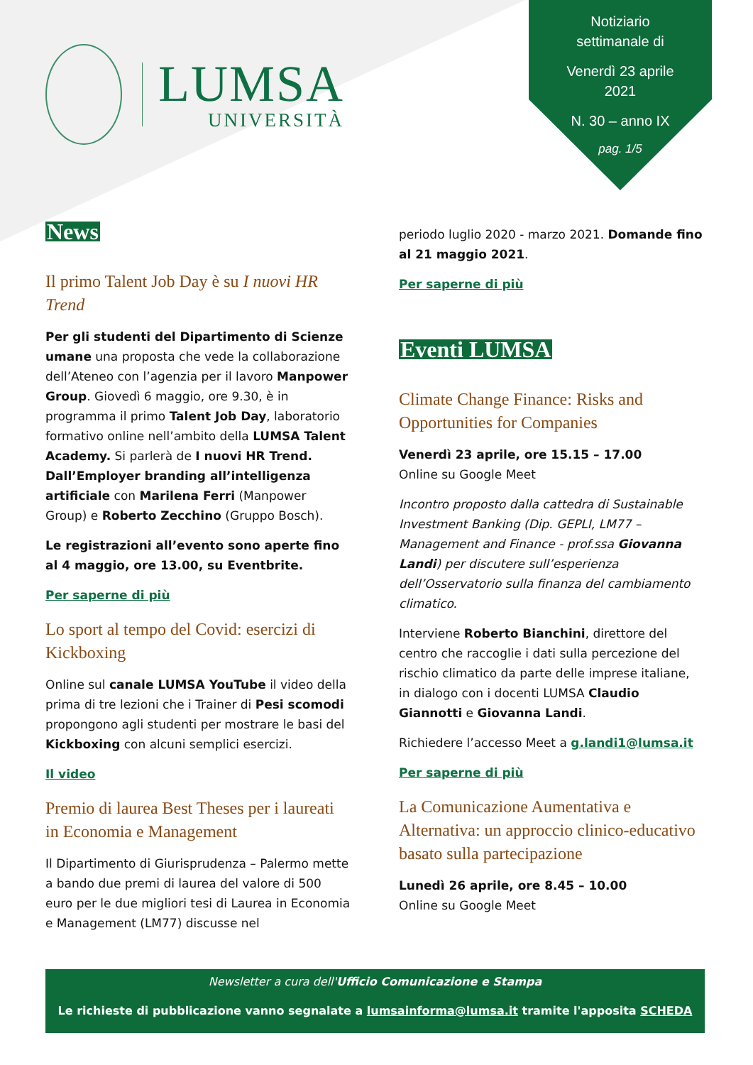LUMSA
UNIVERSITÀ
Notiziario
settimanale di
Venerdì 23 aprile
2021
N. 30 – anno IX
pag. 1/5
News
Il primo Talent Job Day è su I nuovi HR Trend
Per gli studenti del Dipartimento di Scienze umane una proposta che vede la collaborazione dell’Ateneo con l’agenzia per il lavoro Manpower Group. Giovedì 6 maggio, ore 9.30, è in programma il primo Talent Job Day, laboratorio formativo online nell’ambito della LUMSA Talent Academy. Si parlerà de I nuovi HR Trend. Dall’Employer branding all’intelligenza artificiale con Marilena Ferri (Manpower Group) e Roberto Zecchino (Gruppo Bosch).
Le registrazioni all’evento sono aperte fino al 4 maggio, ore 13.00, su Eventbrite.
Per saperne di più
Lo sport al tempo del Covid: esercizi di Kickboxing
Online sul canale LUMSA YouTube il video della prima di tre lezioni che i Trainer di Pesi scomodi propongono agli studenti per mostrare le basi del Kickboxing con alcuni semplici esercizi.
Il video
Premio di laurea Best Theses per i laureati in Economia e Management
Il Dipartimento di Giurisprudenza – Palermo mette a bando due premi di laurea del valore di 500 euro per le due migliori tesi di Laurea in Economia e Management (LM77) discusse nel
periodo luglio 2020 - marzo 2021. Domande fino al 21 maggio 2021.
Per saperne di più
Eventi LUMSA
Climate Change Finance: Risks and Opportunities for Companies
Venerdì 23 aprile, ore 15.15 – 17.00
Online su Google Meet
Incontro proposto dalla cattedra di Sustainable Investment Banking (Dip. GEPLI, LM77 – Management and Finance - prof.ssa Giovanna Landi) per discutere sull’esperienza dell’Osservatorio sulla finanza del cambiamento climatico.
Interviene Roberto Bianchini, direttore del centro che raccoglie i dati sulla percezione del rischio climatico da parte delle imprese italiane, in dialogo con i docenti LUMSA Claudio Giannotti e Giovanna Landi.
Richiedere l’accesso Meet a g.landi1@lumsa.it
Per saperne di più
La Comunicazione Aumentativa e Alternativa: un approccio clinico-educativo basato sulla partecipazione
Lunedì 26 aprile, ore 8.45 – 10.00
Online su Google Meet
Newsletter a cura dell'Ufficio Comunicazione e Stampa
Le richieste di pubblicazione vanno segnalate a lumsainforma@lumsa.it tramite l'apposita SCHEDA